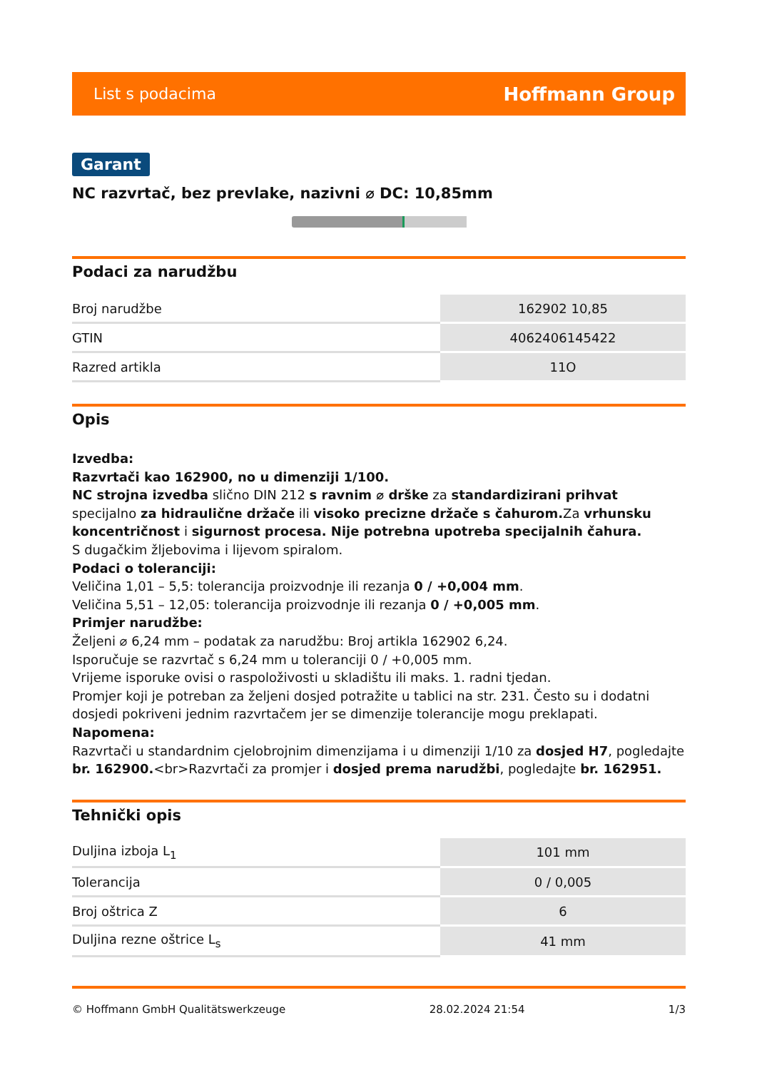List s podacima Hoffmann Group
Garant
NC razvrtač, bez prevlake, nazivni ⌀ DC: 10,85mm
Podaci za narudžbu
| Broj narudžbe | 162902 10,85 |
| GTIN | 4062406145422 |
| Razred artikla | 11O |
Opis
Izvedba:
Razvrtači kao 162900, no u dimenziji 1/100.
NC strojna izvedba slično DIN 212 s ravnim ⌀ drške za standardizirani prihvat specijalno za hidraulične držače ili visoko precizne držače s čahurom. Za vrhunsku koncentričnost i sigurnost procesa. Nije potrebna upotreba specijalnih čahura.
S dugačkim žljebovima i lijevom spiralom.
Podaci o toleranciji:
Veličina 1,01 – 5,5: tolerancija proizvodnje ili rezanja 0 / +0,004 mm.
Veličina 5,51 – 12,05: tolerancija proizvodnje ili rezanja 0 / +0,005 mm.
Primjer narudžbe:
Željeni ⌀ 6,24 mm – podatak za narudžbu: Broj artikla 162902 6,24.
Isporučuje se razvrtač s 6,24 mm u toleranciji 0 / +0,005 mm.
Vrijeme isporuke ovisi o raspoloživosti u skladištu ili maks. 1. radni tjedan.
Promjer koji je potreban za željeni dosjed potražite u tablici na str. 231. Često su i dodatni dosjedi pokriveni jednim razvrtačem jer se dimenzije tolerancije mogu preklapati.
Napomena:
Razvrtači u standardnim cjelobrojnim dimenzijama i u dimenziji 1/10 za dosjed H7, pogledajte br. 162900.<br>Razvrtači za promjer i dosjed prema narudžbi, pogledajte br. 162951.
Tehnički opis
| Duljina izboja L<sub>1</sub> | 101 mm |
| Tolerancija | 0 / 0,005 |
| Broj oštrica Z | 6 |
| Duljina rezne oštrice L<sub>s</sub> | 41 mm |
© Hoffmann GmbH Qualitätswerkzeuge 28.02.2024 21:54 1/3